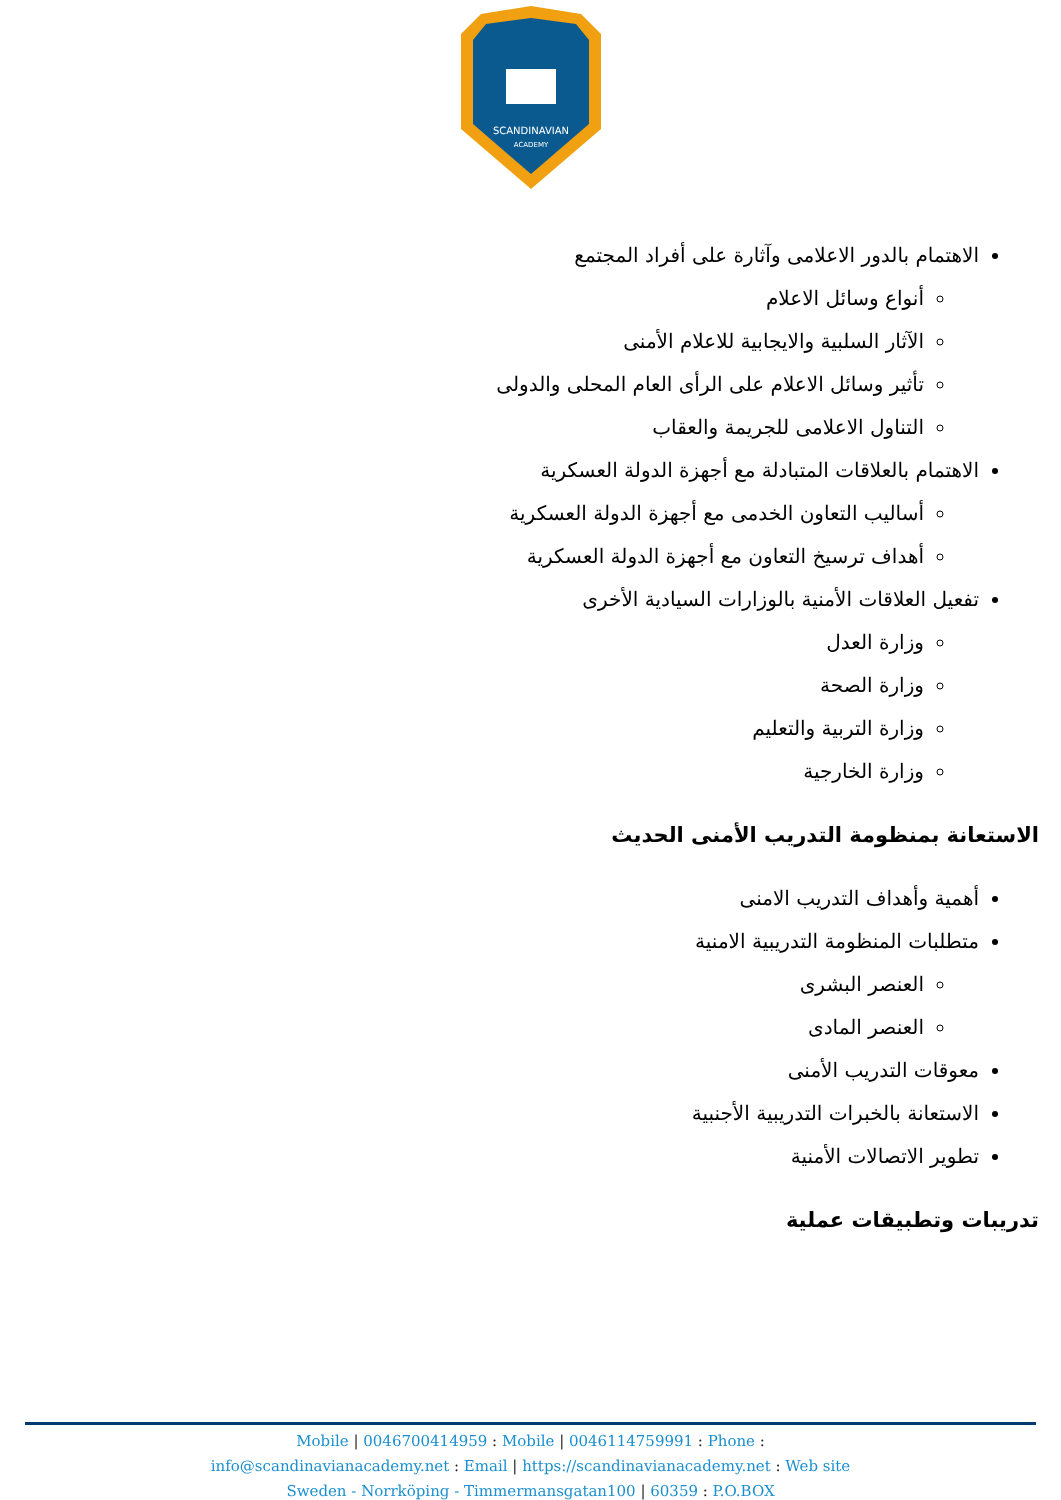SCANDINAVIAN
ACADEMY
الاهتمام بالدور الاعلامى وآثارة على أفراد المجتمع
أنواع وسائل الاعلام
الآثار السلبية والايجابية للاعلام الأمنى
تأثير وسائل الاعلام على الرأى العام المحلى والدولى
التناول الاعلامى للجريمة والعقاب
الاهتمام بالعلاقات المتبادلة مع أجهزة الدولة العسكرية
أساليب التعاون الخدمى مع أجهزة الدولة العسكرية
أهداف ترسيخ التعاون مع أجهزة الدولة العسكرية
تفعيل العلاقات الأمنية بالوزارات السيادية الأخرى
وزارة العدل
وزارة الصحة
وزارة التربية والتعليم
وزارة الخارجية
الاستعانة بمنظومة التدريب الأمنى الحديث
أهمية وأهداف التدريب الامنى
متطلبات المنظومة التدريبية الامنية
العنصر البشرى
العنصر المادى
معوقات التدريب الأمنى
الاستعانة بالخبرات التدريبية الأجنبية
تطوير الاتصالات الأمنية
تدريبات وتطبيقات عملية
Mobile | 0046700414959 : Mobile | 0046114759991 : Phone :
info@scandinavianacademy.net : Email | https://scandinavianacademy.net : Web site
Sweden - Norrköping - Timmermansgatan100 | 60359 : P.O.BOX